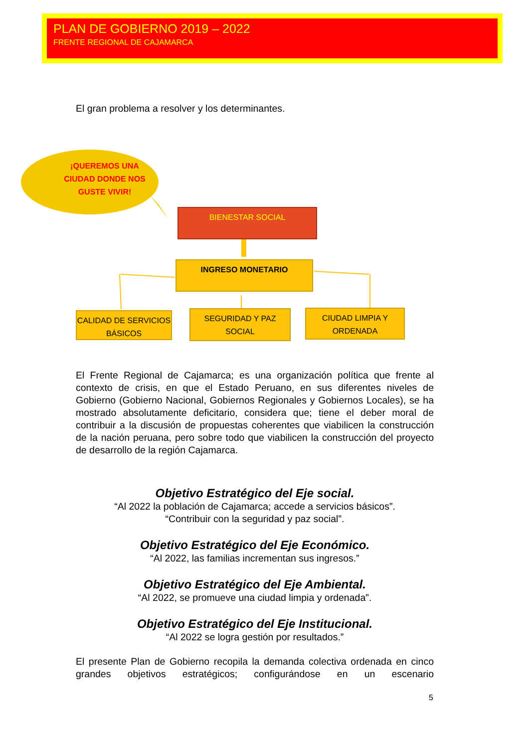PLAN DE GOBIERNO 2019 – 2022
FRENTE REGIONAL DE CAJAMARCA
El gran problema a resolver y los determinantes.
¡QUEREMOS UNA CIUDAD DONDE NOS GUSTE VIVIR!
BIENESTAR SOCIAL
INGRESO MONETARIO
CALIDAD DE SERVICIOS BÁSICOS
SEGURIDAD Y PAZ SOCIAL
CIUDAD LIMPIA Y ORDENADA
El Frente Regional de Cajamarca; es una organización política que frente al contexto de crisis, en que el Estado Peruano, en sus diferentes niveles de Gobierno (Gobierno Nacional, Gobiernos Regionales y Gobiernos Locales), se ha mostrado absolutamente deficitario, considera que; tiene el deber moral de contribuir a la discusión de propuestas coherentes que viabilicen la construcción de la nación peruana, pero sobre todo que viabilicen la construcción del proyecto de desarrollo de la región Cajamarca.
Objetivo Estratégico del Eje social.
“Al 2022 la población de Cajamarca; accede a servicios básicos”.
“Contribuir con la seguridad y paz social”.
Objetivo Estratégico del Eje Económico.
“Al 2022, las familias incrementan sus ingresos.”
Objetivo Estratégico del Eje Ambiental.
“Al 2022, se promueve una ciudad limpia y ordenada”.
Objetivo Estratégico del Eje Institucional.
“Al 2022 se logra gestión por resultados.”
El presente Plan de Gobierno recopila la demanda colectiva ordenada en cinco grandes objetivos estratégicos; configurándose en un escenario
5